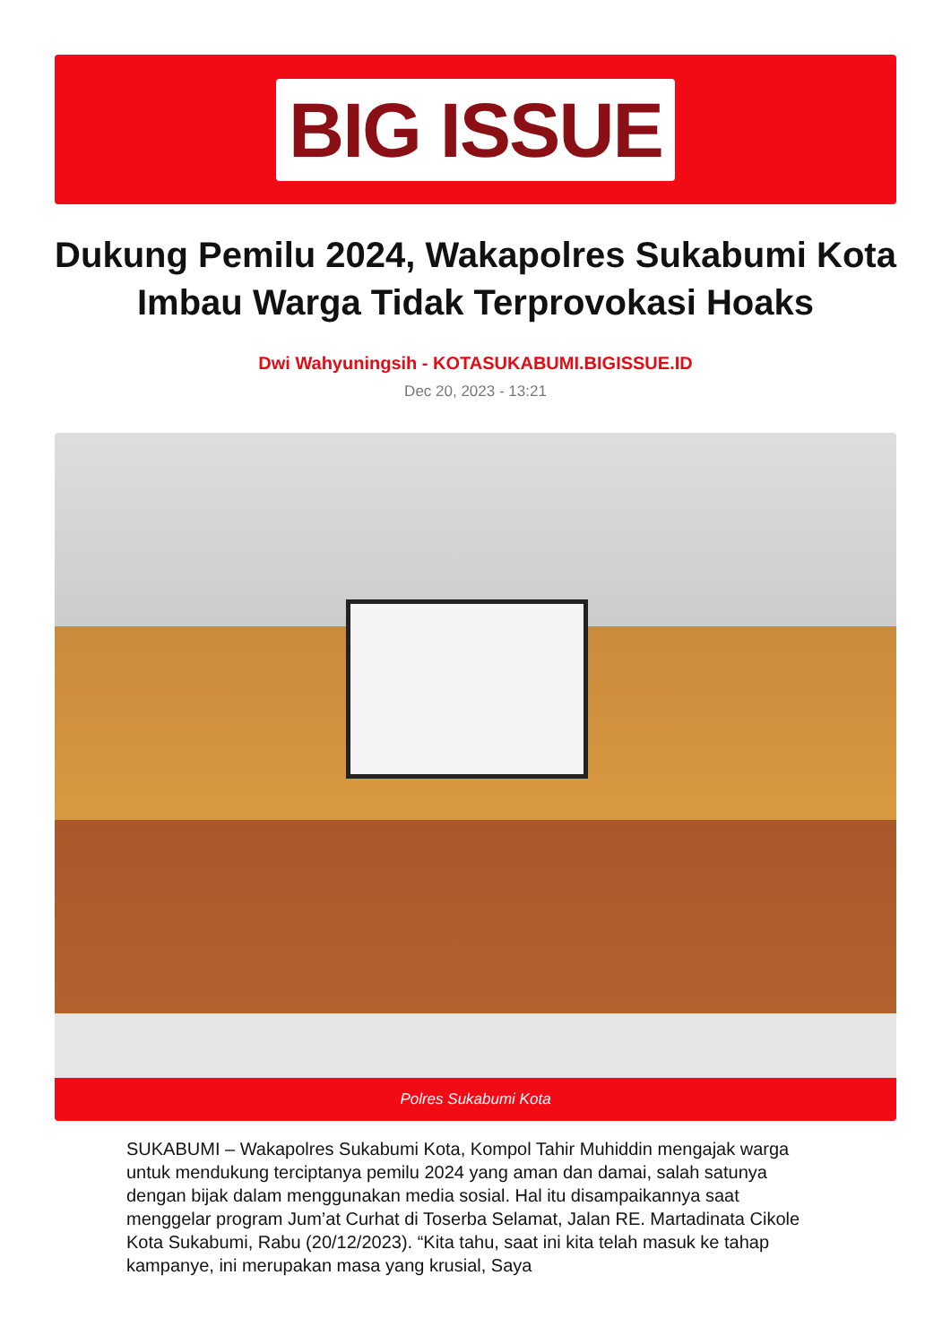BIG ISSUE
Dukung Pemilu 2024, Wakapolres Sukabumi Kota Imbau Warga Tidak Terprovokasi Hoaks
Dwi Wahyuningsih - KOTASUKABUMI.BIGISSUE.ID
Dec 20, 2023 - 13:21
Polres Sukabumi Kota
SUKABUMI – Wakapolres Sukabumi Kota, Kompol Tahir Muhiddin mengajak warga untuk mendukung terciptanya pemilu 2024 yang aman dan damai, salah satunya dengan bijak dalam menggunakan media sosial. Hal itu disampaikannya saat menggelar program Jum’at Curhat di Toserba Selamat, Jalan RE. Martadinata Cikole Kota Sukabumi, Rabu (20/12/2023). “Kita tahu, saat ini kita telah masuk ke tahap kampanye, ini merupakan masa yang krusial, Saya